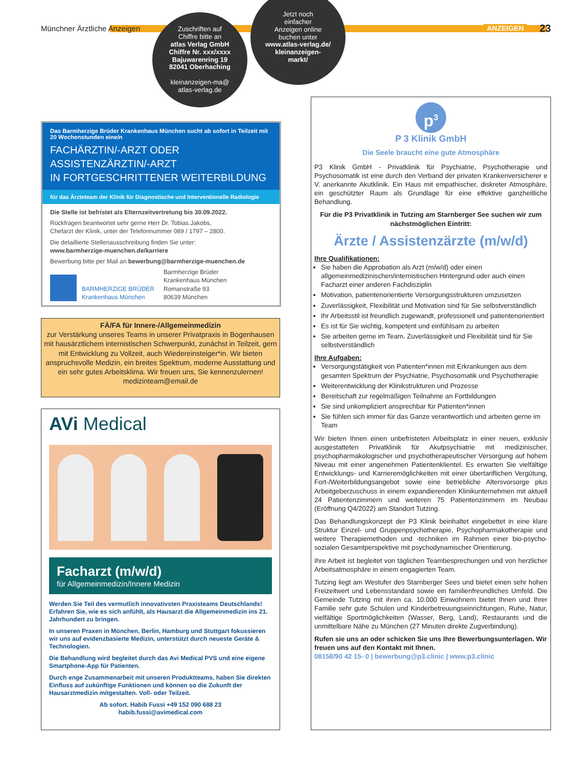Münchner Ärztliche Anzeigen ANZEIGEN 23
Zuschriften auf
Chiffre bitte an
atlas Verlag GmbH
Chiffre Nr. xxx/xxxx
Bajuwarenring 19
82041 Oberhaching
kleinanzeigen-ma@
atlas-verlag.de
Jetzt noch
einfacher
Anzeigen online
buchen unter
www.atlas-verlag.de/
kleinanzeigen-
markt/
Das Barmherzige Brüder Krankenhaus München sucht ab sofort in Teilzeit mit 20 Wochenstunden eine/n
FACHÄRZTIN/-ARZT ODER
ASSISTENZÄRZTIN/-ARZT
IN FORTGESCHRITTENER WEITERBILDUNG
für das Ärzteteam der Klinik für Diagnostische und Interventionelle Radiologie
Die Stelle ist befristet als Elternzeitvertretung bis 30.09.2022.
Rückfragen beantwortet sehr gerne Herr Dr. Tobias Jakobs,
Chefarzt der Klinik, unter der Telefonnummer 089 / 1797 – 2800.
Die detaillierte Stellenausschreibung finden Sie unter:
www.barmherzige-muenchen.de/karriere
Bewerbung bitte per Mail an bewerbung@barmherzige-muenchen.de
BARMHERZIGE BRÜDER
Krankenhaus München
Barmherzige Brüder
Krankenhaus München
Romanstraße 93
80639 München
FÄ/FA für Innere-/Allgemeinmedizin
zur Verstärkung unseres Teams in unserer Privatpraxis in Bogenhausen mit hausärztlichem internistischen Schwerpunkt, zunächst in Teilzeit, gern mit Entwicklung zu Vollzeit, auch Wiedereinsteiger*in. Wir bieten anspruchsvolle Medizin, ein breites Spektrum, moderne Ausstattung und ein sehr gutes Arbeitsklima. Wir freuen uns, Sie kennenzulernen!
medizinteam@email.de
AVi Medical
Facharzt (m/w/d)
für Allgemeinmedizin/Innere Medizin
Werden Sie Teil des vermutlich innovativsten Praxisteams Deutschlands! Erfahren Sie, wie es sich anfühlt, als Hausarzt die Allgemeinmedizin ins 21. Jahrhundert zu bringen.
In unseren Praxen in München, Berlin, Hamburg und Stuttgart fokussieren wir uns auf evidenzbasierte Medizin, unterstützt durch neueste Geräte & Technologien.
Die Behandlung wird begleitet durch das Avi Medical PVS und eine eigene Smartphone-App für Patienten.
Durch enge Zusammenarbeit mit unseren Produktteams, haben Sie direkten Einfluss auf zukünftige Funktionen und können so die Zukunft der Hausarztmedizin mitgestalten. Voll- oder Teilzeit.
Ab sofort. Habib Fussi +49 152 090 688 23
habib.fussi@avimedical.com
p<sup>3</sup>
P 3 Klinik GmbH
Die Seele braucht eine gute Atmosphäre
P3 Klinik GmbH - Privatklinik für Psychiatrie, Psychotherapie und Psychosomatik ist eine durch den Verband der privaten Krankenversicherer e V. anerkannte Akutklinik. Ein Haus mit empathischer, diskreter Atmosphäre, ein geschützter Raum als Grundlage für eine effektive ganzheitliche Behandlung.
Für die P3 Privatklinik in Tutzing am Starnberger See suchen wir zum nächstmöglichen Eintritt:
Ärzte / Assistenzärzte (m/w/d)
Ihre Qualifikationen:
Sie haben die Approbation als Arzt (m/w/d) oder einen allgemeinmedizinischen/internistischen Hintergrund oder auch einen Facharzt einer anderen Fachdisziplin
Motivation, patientenorientierte Versorgungsstrukturen umzusetzen
Zuverlässigkeit, Flexibilität und Motivation sind für Sie selbstverständlich
Ihr Arbeitsstil ist freundlich zugewandt, professionell und patientenorientiert
Es ist für Sie wichtig, kompetent und einfühlsam zu arbeiten
Sie arbeiten gerne im Team. Zuverlässigkeit und Flexibilität sind für Sie selbstverständlich
Ihre Aufgaben:
Versorgungstätigkeit von Patienten*innen mit Erkrankungen aus dem gesamten Spektrum der Psychiatrie, Psychosomatik und Psychotherapie
Weiterentwicklung der Klinikstrukturen und Prozesse
Bereitschaft zur regelmäßigen Teilnahme an Fortbildungen
Sie sind unkompliziert ansprechbar für Patienten*innen
Sie fühlen sich immer für das Ganze verantwortlich und arbeiten gerne im Team
Wir bieten Ihnen einen unbefristeten Arbeitsplatz in einer neuen, exklusiv ausgestatteten Privatklinik für Akutpsychiatrie mit medizinischer, psychopharmakologischer und psychotherapeutischer Versorgung auf hohem Niveau mit einer angenehmen Patientenklientel. Es erwarten Sie vielfältige Entwicklungs- und Karrieremöglichkeiten mit einer übertariflichen Vergütung, Fort-/Weiterbildungsangebot sowie eine betriebliche Altersvorsorge plus Arbeitgeberzuschuss in einem expandierenden Klinikunternehmen mit aktuell 24 Patientenzimmern und weiteren 75 Patientenzimmern im Neubau (Eröffnung Q4/2022) am Standort Tutzing.
Das Behandlungskonzept der P3 Klinik beinhaltet eingebettet in eine klare Struktur Einzel- und Gruppenpsychotherapie, Psychopharmakotherapie und weitere Therapiemethoden und -techniken im Rahmen einer bio-psycho-sozialen Gesamtperspektive mit psychodynamischer Orientierung.
Ihre Arbeit ist begleitet von täglichen Teambesprechungen und von herzlicher Arbeitsatmosphäre in einem engagierten Team.
Tutzing liegt am Westufer des Starnberger Sees und bietet einen sehr hohen Freizeitwert und Lebensstandard sowie ein familienfreundliches Umfeld. Die Gemeinde Tutzing mit ihren ca. 10.000 Einwohnern bietet Ihnen und Ihrer Familie sehr gute Schulen und Kinderbetreuungseinrichtungen, Ruhe, Natur, vielfältige Sportmöglichkeiten (Wasser, Berg, Land), Restaurants und die unmittelbare Nähe zu München (27 Minuten direkte Zugverbindung).
Rufen sie uns an oder schicken Sie uns Ihre Bewerbungsunterlagen. Wir freuen uns auf den Kontakt mit Ihnen.
08158/90 42 15- 0 | bewerbung@p3.clinic | www.p3.clinic